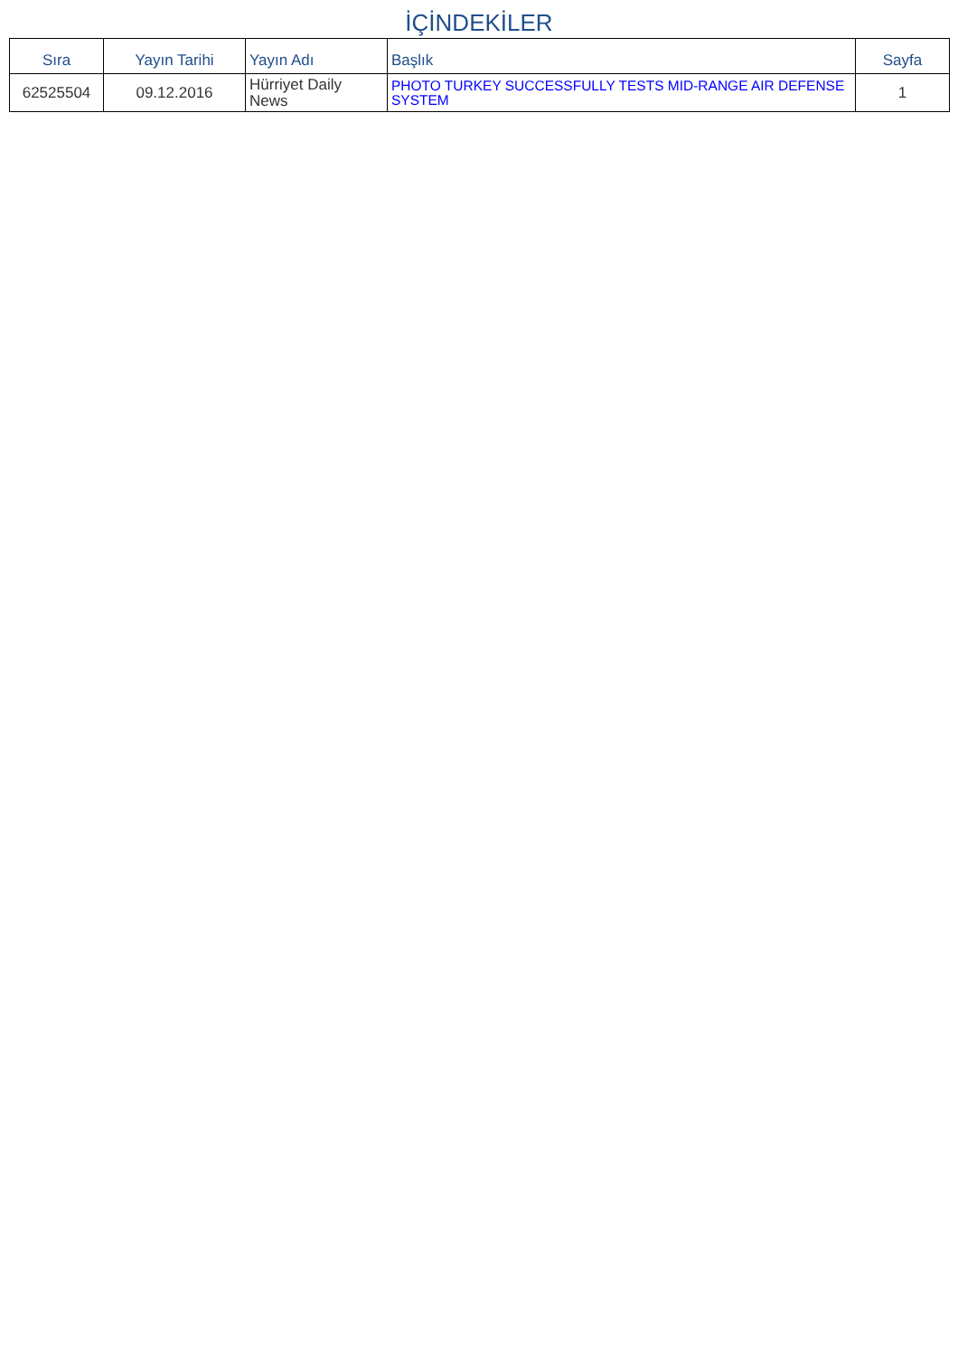İÇİNDEKİLER
| Sıra | Yayın Tarihi | Yayın Adı | Başlık | Sayfa |
| --- | --- | --- | --- | --- |
| 62525504 | 09.12.2016 | Hürriyet Daily News | PHOTO TURKEY SUCCESSFULLY TESTS MID-RANGE AIR DEFENSE SYSTEM | 1 |